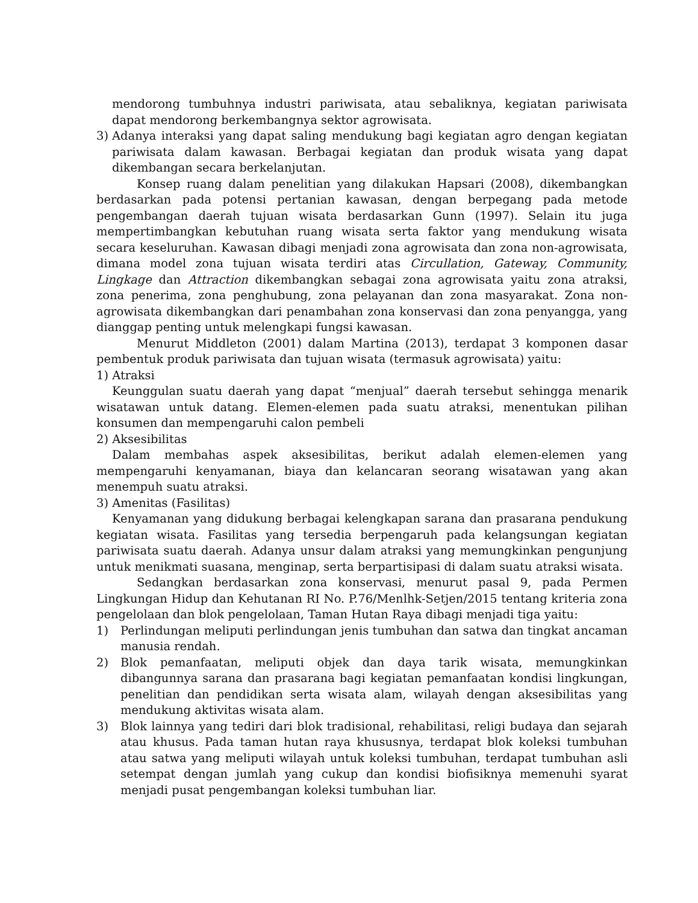mendorong tumbuhnya industri pariwisata, atau sebaliknya, kegiatan pariwisata dapat mendorong berkembangnya sektor agrowisata.
3) Adanya interaksi yang dapat saling mendukung bagi kegiatan agro dengan kegiatan pariwisata dalam kawasan. Berbagai kegiatan dan produk wisata yang dapat dikembangan secara berkelanjutan.
Konsep ruang dalam penelitian yang dilakukan Hapsari (2008), dikembangkan berdasarkan pada potensi pertanian kawasan, dengan berpegang pada metode pengembangan daerah tujuan wisata berdasarkan Gunn (1997). Selain itu juga mempertimbangkan kebutuhan ruang wisata serta faktor yang mendukung wisata secara keseluruhan. Kawasan dibagi menjadi zona agrowisata dan zona non-agrowisata, dimana model zona tujuan wisata terdiri atas Circullation, Gateway, Community, Lingkage dan Attraction dikembangkan sebagai zona agrowisata yaitu zona atraksi, zona penerima, zona penghubung, zona pelayanan dan zona masyarakat. Zona non-agrowisata dikembangkan dari penambahan zona konservasi dan zona penyangga, yang dianggap penting untuk melengkapi fungsi kawasan.
Menurut Middleton (2001) dalam Martina (2013), terdapat 3 komponen dasar pembentuk produk pariwisata dan tujuan wisata (termasuk agrowisata) yaitu:
1) Atraksi
Keunggulan suatu daerah yang dapat “menjual” daerah tersebut sehingga menarik wisatawan untuk datang. Elemen-elemen pada suatu atraksi, menentukan pilihan konsumen dan mempengaruhi calon pembeli
2) Aksesibilitas
Dalam membahas aspek aksesibilitas, berikut adalah elemen-elemen yang mempengaruhi kenyamanan, biaya dan kelancaran seorang wisatawan yang akan menempuh suatu atraksi.
3) Amenitas (Fasilitas)
Kenyamanan yang didukung berbagai kelengkapan sarana dan prasarana pendukung kegiatan wisata. Fasilitas yang tersedia berpengaruh pada kelangsungan kegiatan pariwisata suatu daerah. Adanya unsur dalam atraksi yang memungkinkan pengunjung untuk menikmati suasana, menginap, serta berpartisipasi di dalam suatu atraksi wisata.
Sedangkan berdasarkan zona konservasi, menurut pasal 9, pada Permen Lingkungan Hidup dan Kehutanan RI No. P.76/Menlhk-Setjen/2015 tentang kriteria zona pengelolaan dan blok pengelolaan, Taman Hutan Raya dibagi menjadi tiga yaitu:
1) Perlindungan meliputi perlindungan jenis tumbuhan dan satwa dan tingkat ancaman manusia rendah.
2) Blok pemanfaatan, meliputi objek dan daya tarik wisata, memungkinkan dibangunnya sarana dan prasarana bagi kegiatan pemanfaatan kondisi lingkungan, penelitian dan pendidikan serta wisata alam, wilayah dengan aksesibilitas yang mendukung aktivitas wisata alam.
3) Blok lainnya yang tediri dari blok tradisional, rehabilitasi, religi budaya dan sejarah atau khusus. Pada taman hutan raya khususnya, terdapat blok koleksi tumbuhan atau satwa yang meliputi wilayah untuk koleksi tumbuhan, terdapat tumbuhan asli setempat dengan jumlah yang cukup dan kondisi biofisiknya memenuhi syarat menjadi pusat pengembangan koleksi tumbuhan liar.